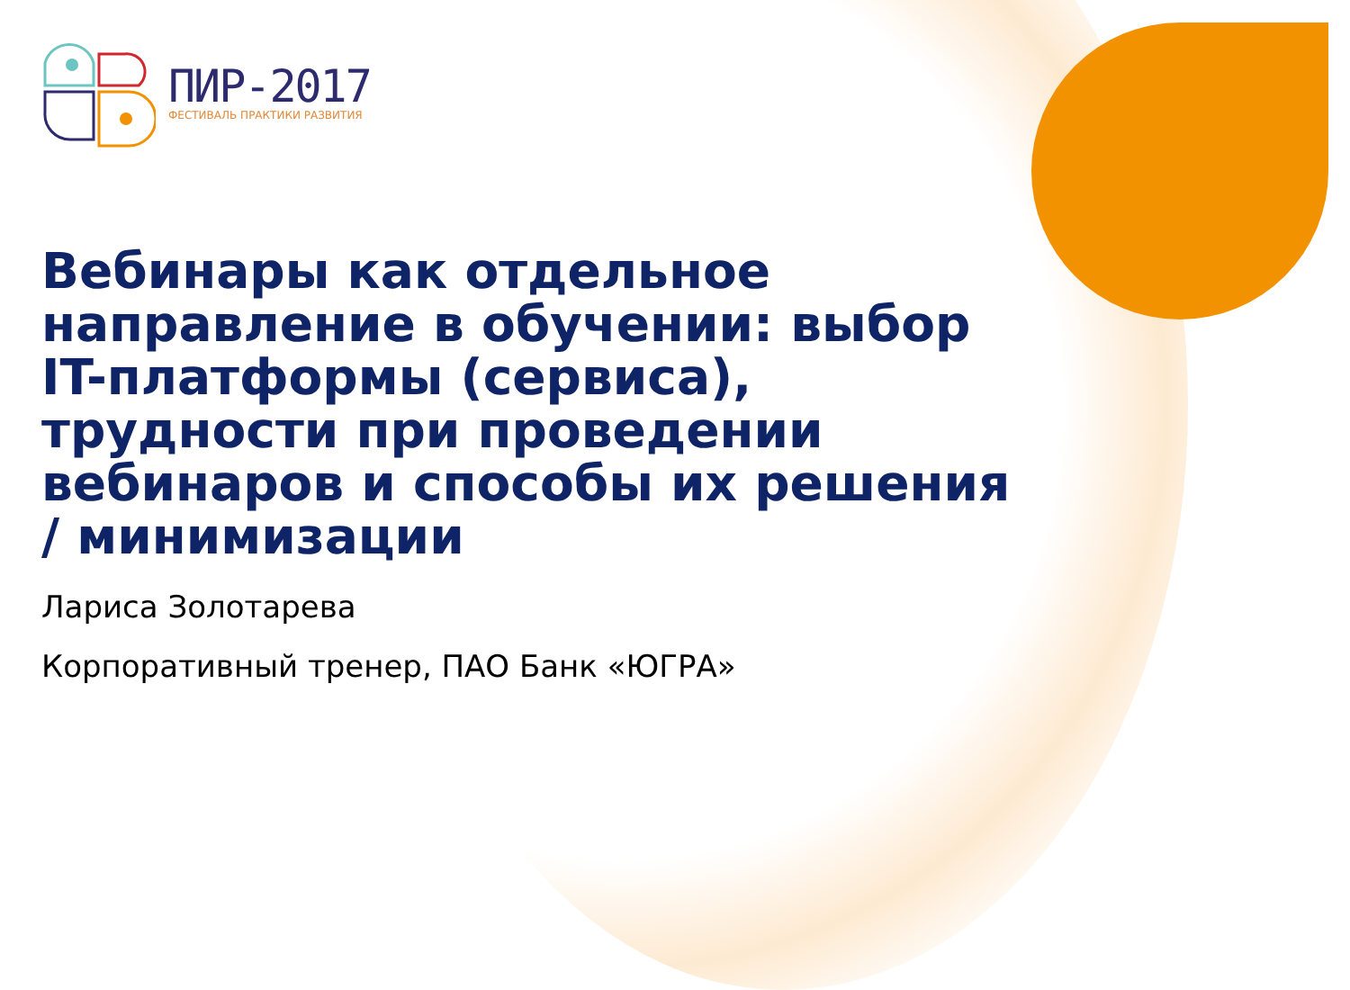ПИР-2017
ФЕСТИВАЛЬ ПРАКТИКИ РАЗВИТИЯ
Вебинары как отдельное направление в обучении: выбор IT-платформы (сервиса), трудности при проведении вебинаров и способы их решения / минимизации
Лариса Золотарева
Корпоративный тренер, ПАО Банк «ЮГРА»